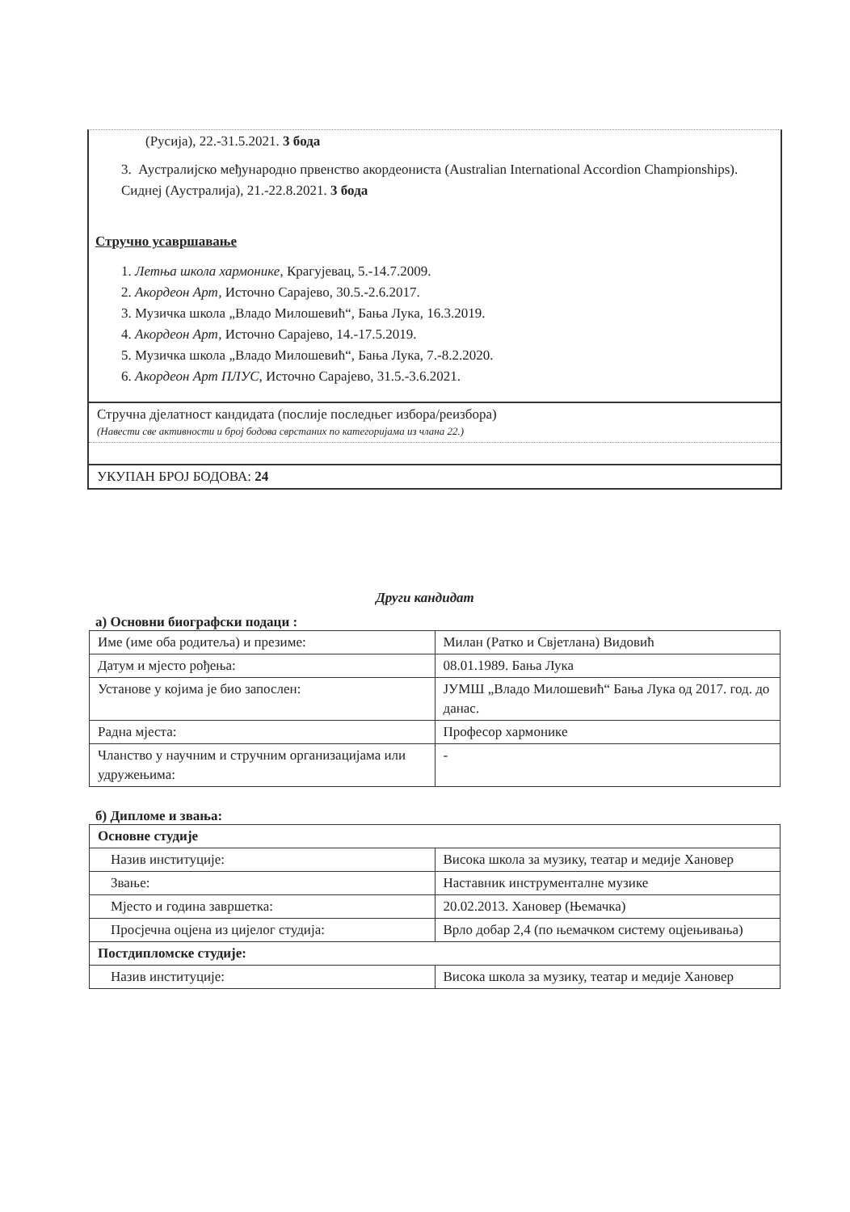(Русија), 22.-31.5.2021. 3 бода
3. Аустралијско међународно првенство акордеониста (Australian International Accordion Championships). Сиднеј (Аустралија), 21.-22.8.2021. 3 бода
Стручно усавршавање
1. Летња школа хармонике, Крагујевац, 5.-14.7.2009.
2. Акордеон Арт, Источно Сарајево, 30.5.-2.6.2017.
3. Музичка школа „Владо Милошевић“, Бања Лука, 16.3.2019.
4. Акордеон Арт, Источно Сарајево, 14.-17.5.2019.
5. Музичка школа „Владо Милошевић“, Бања Лука, 7.-8.2.2020.
6. Акордеон Арт ПЛУС, Источно Сарајево, 31.5.-3.6.2021.
Стручна дјелатност кандидата (послије последњег избора/реизбора)
(Навести све активности и број бодова сврстаних по категоријама из члана 22.)
УКУПАН БРОЈ БОДОВА: 24
Други кандидат
а) Основни биографски подаци :
| Име (име оба родитеља) и презиме: | Милан (Ратко и Свјетлана) Видовић |
| Датум и мјесто рођења: | 08.01.1989. Бања Лука |
| Установе у којима је био запослен: | ЈУМШ „Владо Милошевић“ Бања Лука од 2017. год. до данас. |
| Радна мјеста: | Професор хармонике |
| Чланство у научним и стручним организацијама или удружењима: | - |
б) Дипломе и звања:
| Основне студије | |
| Назив институције: | Висока школа за музику, театар и медије Хановер |
| Звање: | Наставник инструменталне музике |
| Мјесто и година завршетка: | 20.02.2013. Хановер (Њемачка) |
| Просјечна оцјена из цијелог студија: | Врло добар 2,4 (по њемачком систему оцјењивања) |
| Постдипломске студије: | |
| Назив институције: | Висока школа за музику, театар и медије Хановер |